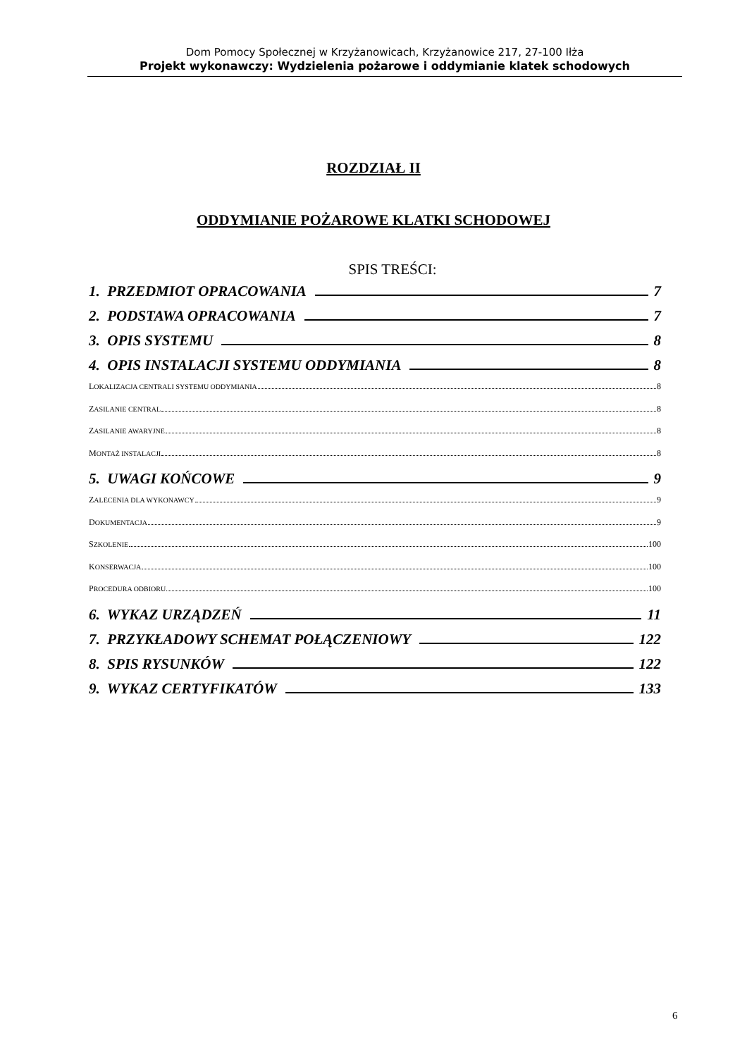Dom Pomocy Społecznej w Krzyżanowicach, Krzyżanowice 217, 27-100 Iłża
Projekt wykonawczy: Wydzielenia pożarowe i oddymianie klatek schodowych
ROZDZIAŁ II
ODDYMIANIE POŻAROWE KLATKI SCHODOWEJ
SPIS TREŚCI:
1. PRZEDMIOT OPRACOWANIA 7
2. PODSTAWA OPRACOWANIA 7
3. OPIS SYSTEMU 8
4. OPIS INSTALACJI SYSTEMU ODDYMIANIA 8
LOKALIZACJA CENTRALI SYSTEMU ODDYMIANIA 8
ZASILANIE CENTRAL 8
ZASILANIE AWARYJNE 8
MONTAŻ INSTALACJI 8
5. UWAGI KOŃCOWE 9
ZALECENIA DLA WYKONAWCY 9
DOKUMENTACJA 9
SZKOLENIE 100
KONSERWACJA 100
PROCEDURA ODBIORU 100
6. WYKAZ URZĄDZEŃ 11
7. PRZYKŁADOWY SCHEMAT POŁĄCZENIOWY 122
8. SPIS RYSUNKÓW 122
9. WYKAZ CERTYFIKATÓW 133
6